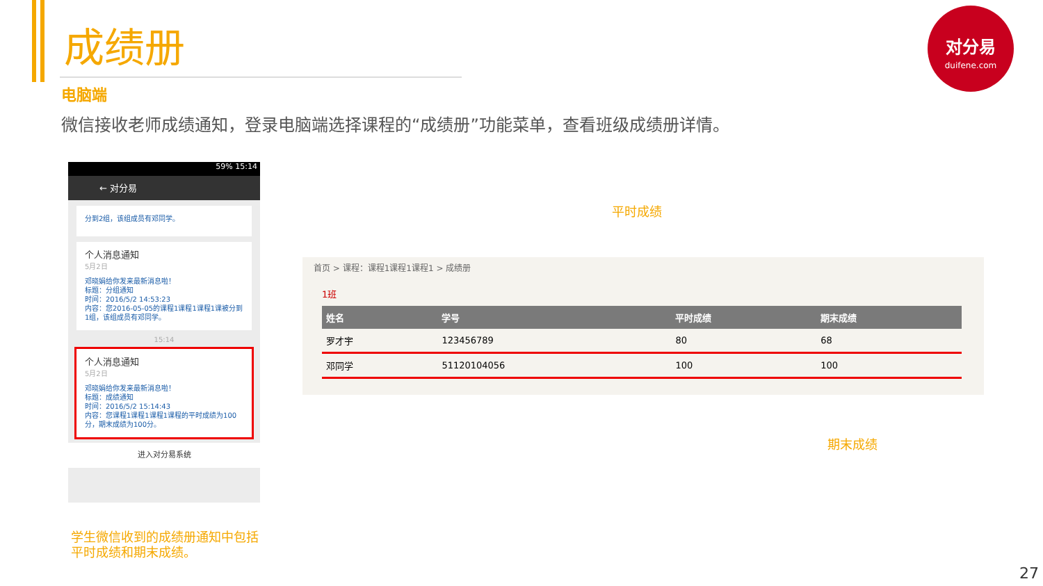成绩册
电脑端
微信接收老师成绩通知，登录电脑端选择课程的“成绩册”功能菜单，查看班级成绩册详情。
对分易
duifene.com
59% 15:14
← 对分易
分到2组，该组成员有邓同学。
个人消息通知
5月2日
邓晓娟给你发来最新消息啦！
标题：分组通知
时间：2016/5/2 14:53:23
内容：您2016-05-05的课程1课程1课程1课被分到1组，该组成员有邓同学。
15:14
个人消息通知
5月2日
邓晓娟给你发来最新消息啦！
标题：成绩通知
时间：2016/5/2 15:14:43
内容：您课程1课程1课程1课程的平时成绩为100分，期末成绩为100分。
进入对分易系统
平时成绩
首页 > 课程：课程1课程1课程1 > 成绩册
1班
| 姓名 | 学号 | 平时成绩 | 期末成绩 |
| --- | --- | --- | --- |
| 罗才宇 | 123456789 | 80 | 68 |
| 邓同学 | 51120104056 | 100 | 100 |
期末成绩
学生微信收到的成绩册通知中包括
平时成绩和期末成绩。
27